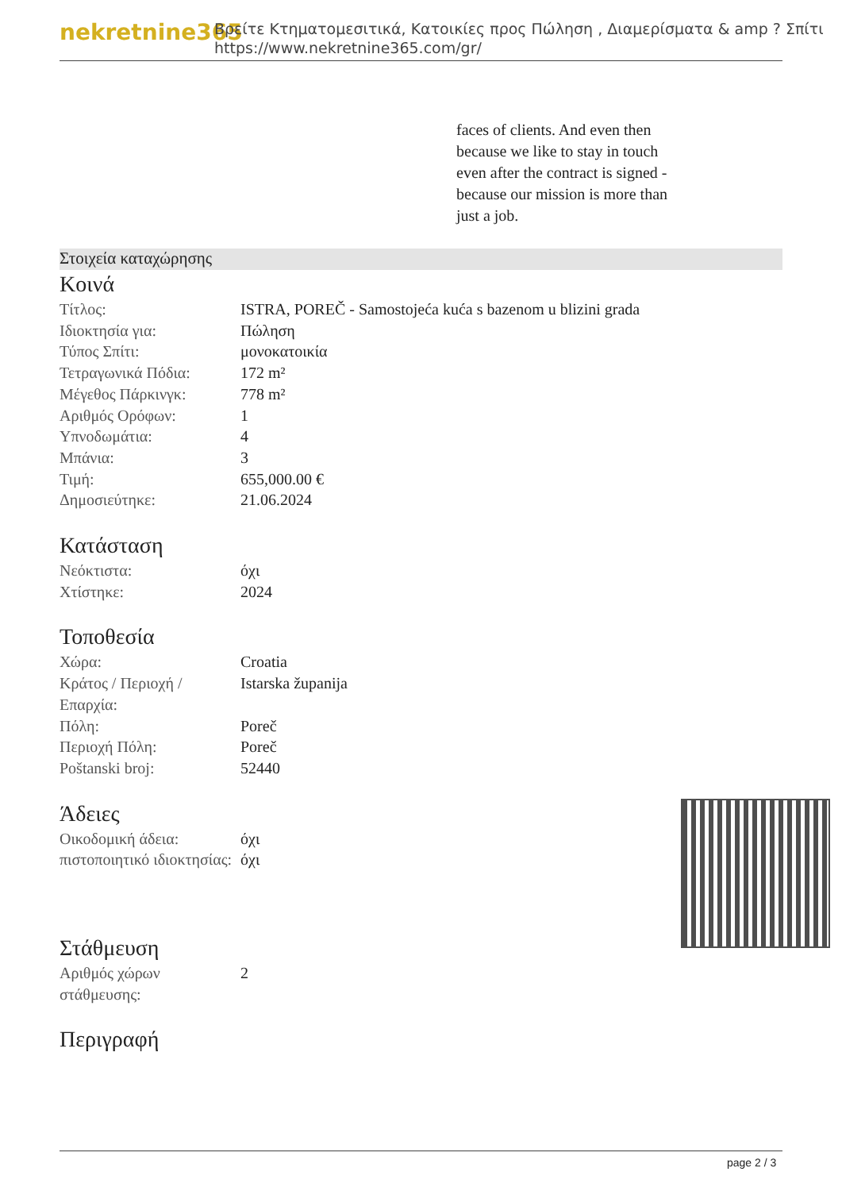nekretnine365
Βρείτε Κτηματομεσιτικά, Κατοικίες προς Πώληση , Διαμερίσματα & amp ? Σπίτι
https://www.nekretnine365.com/gr/
faces of clients. And even then because we like to stay in touch even after the contract is signed - because our mission is more than just a job.
Στοιχεία καταχώρησης
Κοινά
| Τίτλος: | ISTRA, POREČ - Samostojeća kuća s bazenom u blizini grada |
| Ιδιοκτησία για: | Πώληση |
| Τύπος Σπίτι: | μονοκατοικία |
| Τετραγωνικά Πόδια: | 172 m² |
| Μέγεθος Πάρκινγκ: | 778 m² |
| Αριθμός Ορόφων: | 1 |
| Υπνοδωμάτια: | 4 |
| Μπάνια: | 3 |
| Τιμή: | 655,000.00 € |
| Δημοσιεύτηκε: | 21.06.2024 |
Κατάσταση
| Νεόκτιστα: | όχι |
| Χτίστηκε: | 2024 |
Τοποθεσία
| Χώρα: | Croatia |
| Κράτος / Περιοχή / Επαρχία: | Istarska županija |
| Πόλη: | Poreč |
| Περιοχή Πόλη: | Poreč |
| Poštanski broj: | 52440 |
Άδειες
| Οικοδομική άδεια: | όχι |
| πιστοποιητικό ιδιοκτησίας: | όχι |
Στάθμευση
| Αριθμός χώρων στάθμευσης: | 2 |
Περιγραφή
page 2 / 3